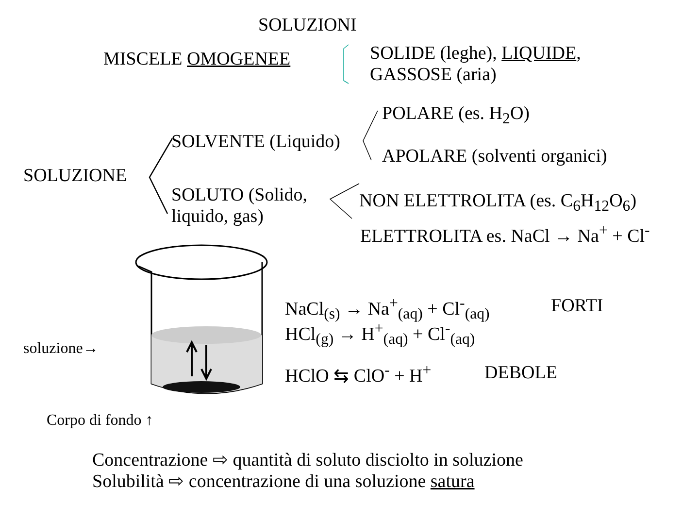SOLUZIONI
MISCELE OMOGENEE
SOLIDE (leghe), LIQUIDE,
GASSOSE (aria)
POLARE (es. H<sub>2</sub>O)
SOLVENTE (Liquido)
APOLARE (solventi organici)
SOLUZIONE
SOLUTO (Solido,
liquido, gas)
NON ELETTROLITA (es. C<sub>6</sub>H<sub>12</sub>O<sub>6</sub>)
ELETTROLITA es. NaCl → Na<sup>+</sup> + Cl<sup>-</sup>
NaCl<sub>(s)</sub> → Na<sup>+</sup><sub>(aq)</sub> + Cl<sup>-</sup><sub>(aq)</sub> FORTI
HCl<sub>(g)</sub> → H<sup>+</sup><sub>(aq)</sub> + Cl<sup>-</sup><sub>(aq)</sub>
soluzione→
HClO ⇆ ClO<sup>-</sup> + H<sup>+</sup> DEBOLE
Corpo di fondo ↑
Concentrazione ⇨ quantità di soluto disciolto in soluzione
Solubilità ⇨ concentrazione di una soluzione satura